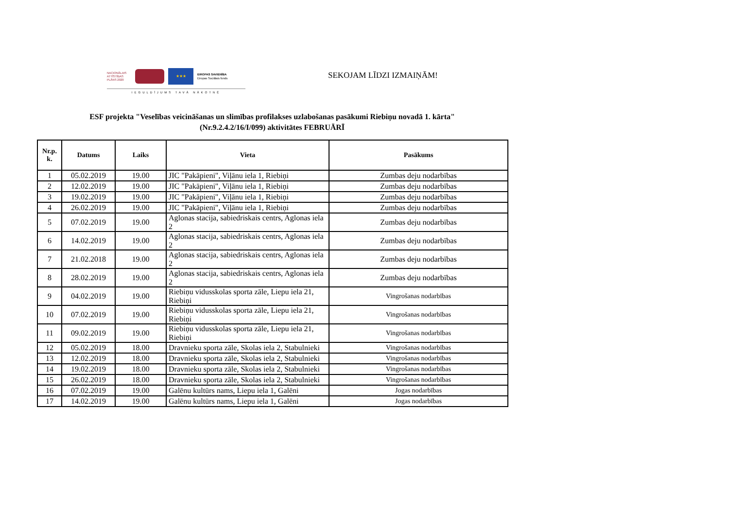NACIONĀLAIS ATTĪSTĪBAS PLĀNS 2020
★★★
EIROPAS SAVIENĪBA
Eiropas Sociālais fonds
IEGULDĪJUMS TAVĀ NĀKOTNĒ
SEKOJAM LĪDZI IZMAIŅĀM!
ESF projekta "Veselības veicināšanas un slimības profilakses uzlabošanas pasākumi Riebiņu novadā 1. kārta"
(Nr.9.2.4.2/16/I/099) aktivitātes FEBRUĀRĪ
| Nr.p. k. | Datums | Laiks | Vieta | Pasākums |
| --- | --- | --- | --- | --- |
| 1 | 05.02.2019 | 19.00 | JIC "Pakāpieni", Viļānu iela 1, Riebiņi | Zumbas deju nodarbības |
| 2 | 12.02.2019 | 19.00 | JIC "Pakāpieni", Viļānu iela 1, Riebiņi | Zumbas deju nodarbības |
| 3 | 19.02.2019 | 19.00 | JIC "Pakāpieni", Viļānu iela 1, Riebiņi | Zumbas deju nodarbības |
| 4 | 26.02.2019 | 19.00 | JIC "Pakāpieni", Viļānu iela 1, Riebiņi | Zumbas deju nodarbības |
| 5 | 07.02.2019 | 19.00 | Aglonas stacija, sabiedriskais centrs, Aglonas iela 2 | Zumbas deju nodarbības |
| 6 | 14.02.2019 | 19.00 | Aglonas stacija, sabiedriskais centrs, Aglonas iela 2 | Zumbas deju nodarbības |
| 7 | 21.02.2018 | 19.00 | Aglonas stacija, sabiedriskais centrs, Aglonas iela 2 | Zumbas deju nodarbības |
| 8 | 28.02.2019 | 19.00 | Aglonas stacija, sabiedriskais centrs, Aglonas iela 2 | Zumbas deju nodarbības |
| 9 | 04.02.2019 | 19.00 | Riebiņu vidusskolas sporta zāle, Liepu iela 21, Riebiņi | Vingrošanas nodarbības |
| 10 | 07.02.2019 | 19.00 | Riebiņu vidusskolas sporta zāle, Liepu iela 21, Riebiņi | Vingrošanas nodarbības |
| 11 | 09.02.2019 | 19.00 | Riebiņu vidusskolas sporta zāle, Liepu iela 21, Riebiņi | Vingrošanas nodarbības |
| 12 | 05.02.2019 | 18.00 | Dravnieku sporta zāle, Skolas iela 2, Stabulnieki | Vingrošanas nodarbības |
| 13 | 12.02.2019 | 18.00 | Dravnieku sporta zāle, Skolas iela 2, Stabulnieki | Vingrošanas nodarbības |
| 14 | 19.02.2019 | 18.00 | Dravnieku sporta zāle, Skolas iela 2, Stabulnieki | Vingrošanas nodarbības |
| 15 | 26.02.2019 | 18.00 | Dravnieku sporta zāle, Skolas iela 2, Stabulnieki | Vingrošanas nodarbības |
| 16 | 07.02.2019 | 19.00 | Galēnu kultūrs nams, Liepu iela 1, Galēni | Jogas nodarbības |
| 17 | 14.02.2019 | 19.00 | Galēnu kultūrs nams, Liepu iela 1, Galēni | Jogas nodarbības |